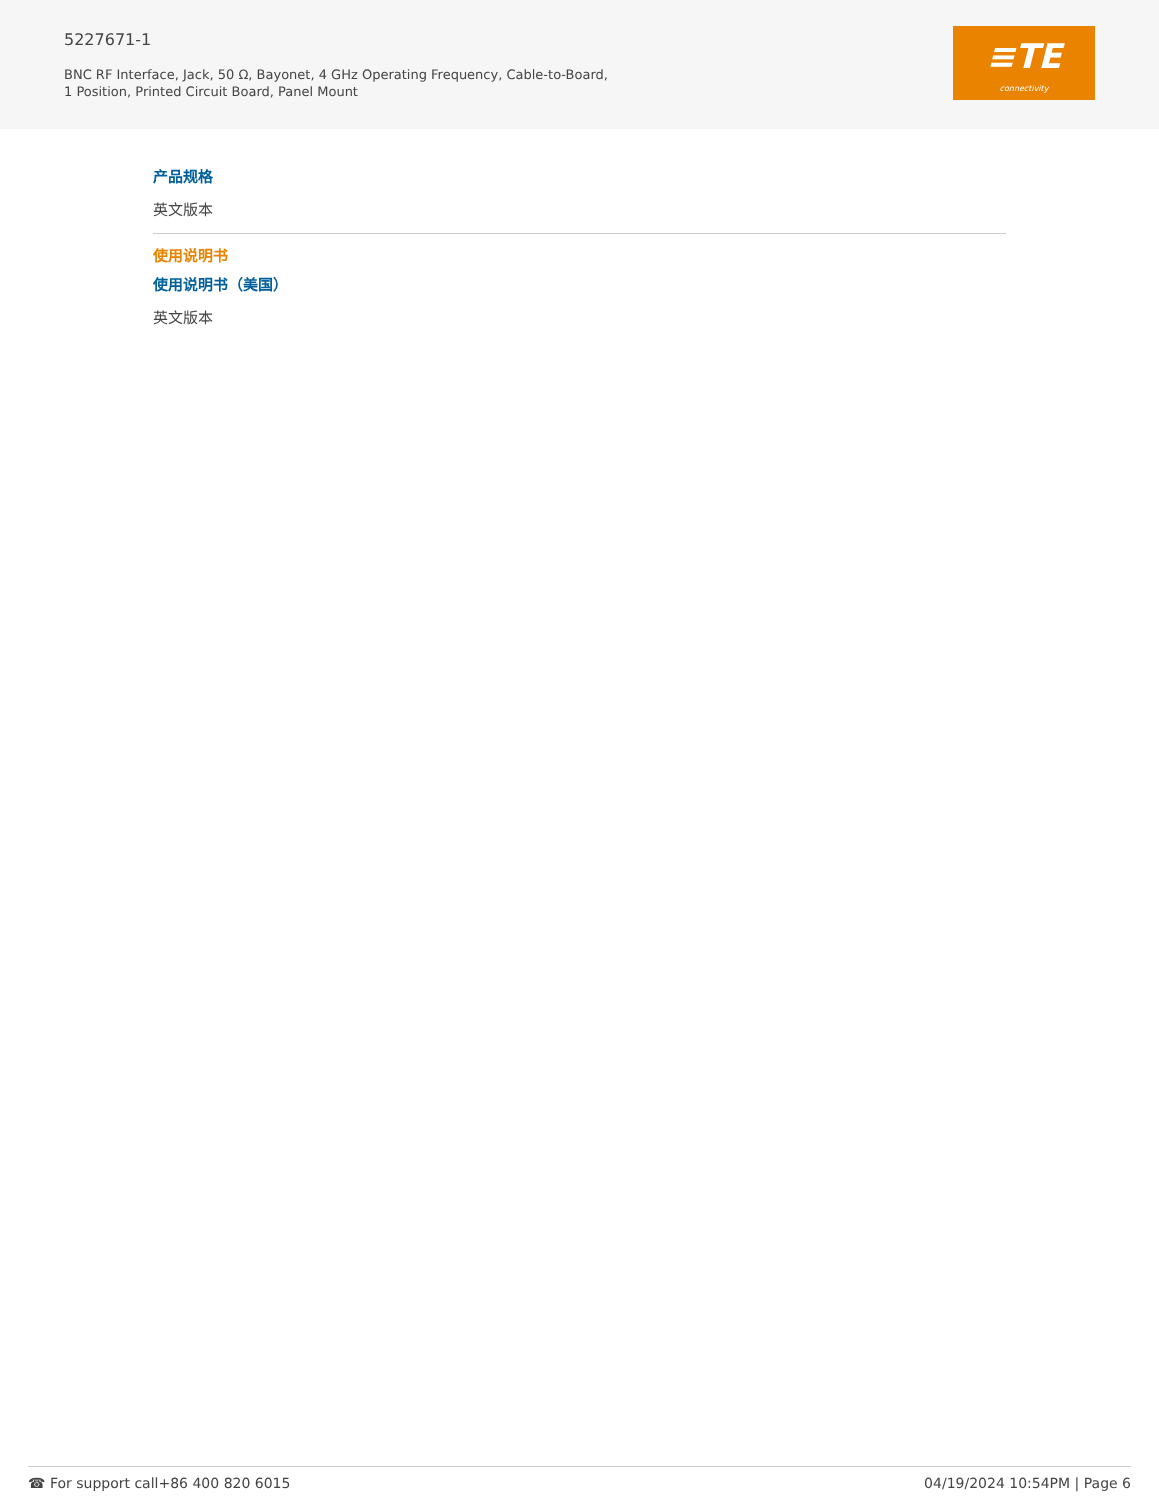5227671-1
BNC RF Interface, Jack, 50 Ω, Bayonet, 4 GHz Operating Frequency, Cable-to-Board,
1 Position, Printed Circuit Board, Panel Mount
≡TE
connectivity
产品规格
英文版本
使用说明书
使用说明书（美国）
英文版本
☎ For support call+86 400 820 6015 04/19/2024 10:54PM | Page 6